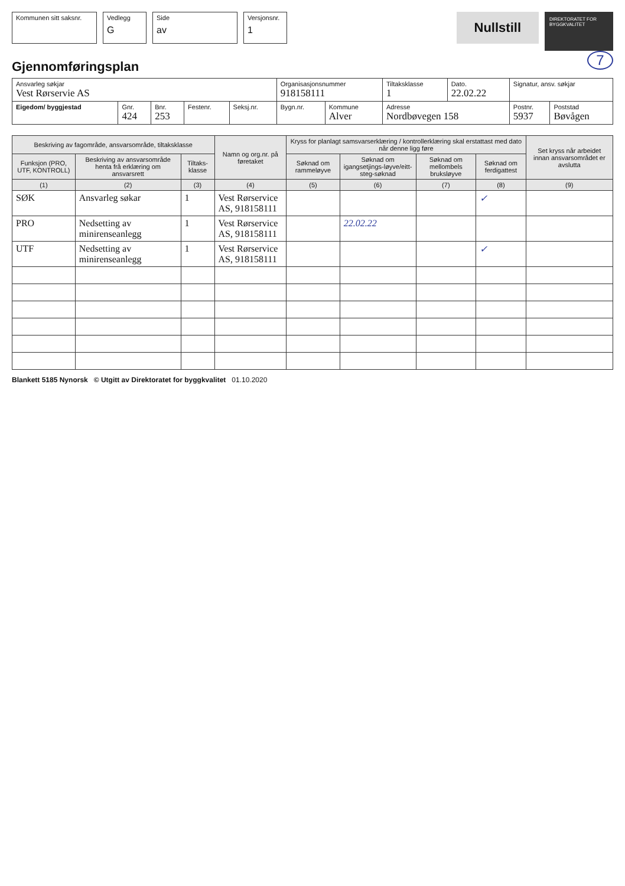Kommunen sitt saksnr.
Vedlegg
G
Side
av
Versjonsnr.
1
Nullstill
DIREKTORATET FOR BYGGKVALITET
7
Gjennomføringsplan
| Ansvarleg søkjar Vest Rørservie AS | | | | | Organisasjonsnummer 918158111 | | Tiltaksklasse 1 | Dato. 22.02.22 | Signatur, ansv. søkjar | |
| Eigedom/ byggjestad | Gnr. 424 | Bnr. 253 | Festenr. | Seksj.nr. | Bygn.nr. | Kommune Alver | Adresse Nordbøvegen 158 | | Postnr. 5937 | Poststad Bøvågen |
| Beskriving av fagområde, ansvarsområde, tiltaksklasse | | | Namn og org.nr. på føretaket | Kryss for planlagt samsvarserklæring / kontrollerklæring skal erstattast med dato når denne ligg føre | | | | Set kryss når arbeidet innan ansvarsområdet er avslutta |
| --- | --- | --- | --- | --- | --- | --- | --- | --- |
| Funksjon (PRO, UTF, KONTROLL) | Beskriving av ansvarsområde henta frå erklæring om ansvarsrett | Tiltaks-klasse | | Søknad om rammeløyve | Søknad om igangsetjings-løyve/eitt-steg-søknad | Søknad om mellombels bruksløyve | Søknad om ferdigattest | |
| (1) | (2) | (3) | (4) | (5) | (6) | (7) | (8) | (9) |
| SØK | Ansvarleg søkar | 1 | Vest Rørservice AS, 918158111 | | | | ✓ | |
| PRO | Nedsetting av minirenseanlegg | 1 | Vest Rørservice AS, 918158111 | | 22.02.22 | | | |
| UTF | Nedsetting av minirenseanlegg | 1 | Vest Rørservice AS, 918158111 | | | | ✓ | |
Blankett 5185 Nynorsk © Utgitt av Direktoratet for byggkvalitet 01.10.2020